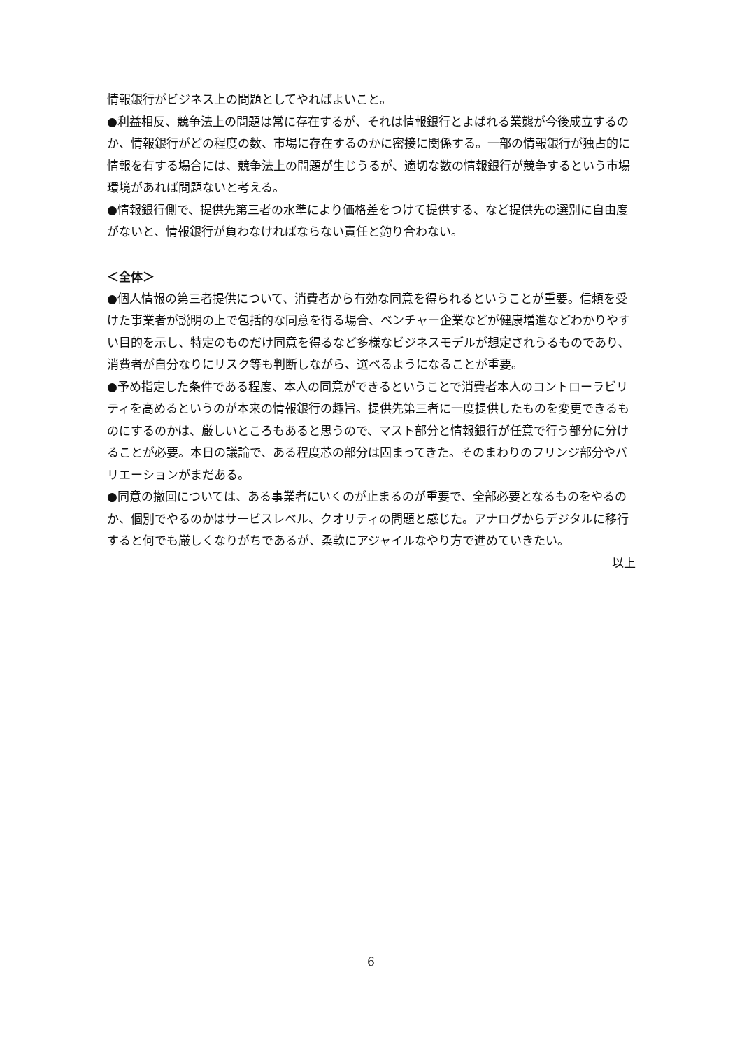情報銀行がビジネス上の問題としてやればよいこと。
●利益相反、競争法上の問題は常に存在するが、それは情報銀行とよばれる業態が今後成立するのか、情報銀行がどの程度の数、市場に存在するのかに密接に関係する。一部の情報銀行が独占的に情報を有する場合には、競争法上の問題が生じうるが、適切な数の情報銀行が競争するという市場環境があれば問題ないと考える。
●情報銀行側で、提供先第三者の水準により価格差をつけて提供する、など提供先の選別に自由度がないと、情報銀行が負わなければならない責任と釣り合わない。
＜全体＞
●個人情報の第三者提供について、消費者から有効な同意を得られるということが重要。信頼を受けた事業者が説明の上で包括的な同意を得る場合、ベンチャー企業などが健康増進などわかりやすい目的を示し、特定のものだけ同意を得るなど多様なビジネスモデルが想定されうるものであり、消費者が自分なりにリスク等も判断しながら、選べるようになることが重要。
●予め指定した条件である程度、本人の同意ができるということで消費者本人のコントローラビリティを高めるというのが本来の情報銀行の趣旨。提供先第三者に一度提供したものを変更できるものにするのかは、厳しいところもあると思うので、マスト部分と情報銀行が任意で行う部分に分けることが必要。本日の議論で、ある程度芯の部分は固まってきた。そのまわりのフリンジ部分やバリエーションがまだある。
●同意の撤回については、ある事業者にいくのが止まるのが重要で、全部必要となるものをやるのか、個別でやるのかはサービスレベル、クオリティの問題と感じた。アナログからデジタルに移行すると何でも厳しくなりがちであるが、柔軟にアジャイルなやり方で進めていきたい。
以上
6